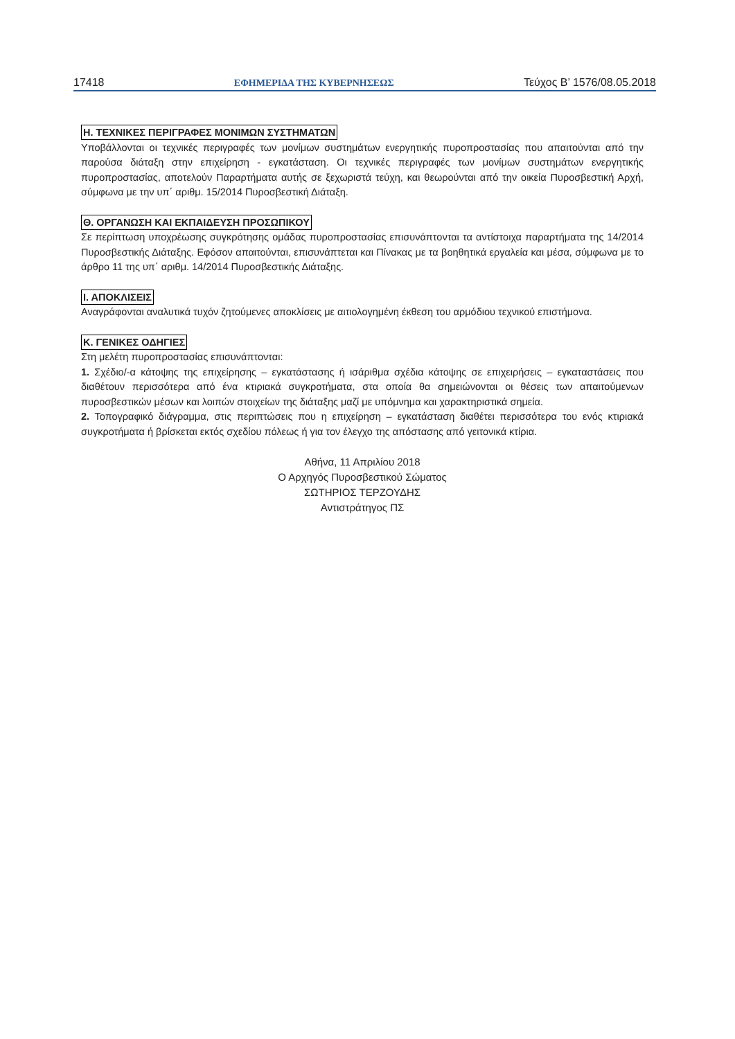17418 ΕΦΗΜΕΡΙΔΑ ΤΗΣ ΚΥΒΕΡΝΗΣΕΩΣ Τεύχος B’ 1576/08.05.2018
Η. ΤΕΧΝΙΚΕΣ ΠΕΡΙΓΡΑΦΕΣ ΜΟΝΙΜΩΝ ΣΥΣΤΗΜΑΤΩΝ
Υποβάλλονται οι τεχνικές περιγραφές των μονίμων συστημάτων ενεργητικής πυροπροστασίας που απαιτούνται από την παρούσα διάταξη στην επιχείρηση - εγκατάσταση. Οι τεχνικές περιγραφές των μονίμων συστημάτων ενεργητικής πυροπροστασίας, αποτελούν Παραρτήματα αυτής σε ξεχωριστά τεύχη, και θεωρούνται από την οικεία Πυροσβεστική Αρχή, σύμφωνα με την υπ΄ αριθμ. 15/2014 Πυροσβεστική Διάταξη.
Θ. ΟΡΓΑΝΩΣΗ ΚΑΙ ΕΚΠΑΙΔΕΥΣΗ ΠΡΟΣΩΠΙΚΟΥ
Σε περίπτωση υποχρέωσης συγκρότησης ομάδας πυροπροστασίας επισυνάπτονται τα αντίστοιχα παραρτήματα της 14/2014 Πυροσβεστικής Διάταξης. Εφόσον απαιτούνται, επισυνάπτεται και Πίνακας με τα βοηθητικά εργαλεία και μέσα, σύμφωνα με το άρθρο 11 της υπ΄ αριθμ. 14/2014 Πυροσβεστικής Διάταξης.
Ι. ΑΠΟΚΛΙΣΕΙΣ
Αναγράφονται αναλυτικά τυχόν ζητούμενες αποκλίσεις με αιτιολογημένη έκθεση του αρμόδιου τεχνικού επιστήμονα.
Κ. ΓΕΝΙΚΕΣ ΟΔΗΓΙΕΣ
Στη μελέτη πυροπροστασίας επισυνάπτονται:
1. Σχέδιο/-α κάτοψης της επιχείρησης – εγκατάστασης ή ισάριθμα σχέδια κάτοψης σε επιχειρήσεις – εγκαταστάσεις που διαθέτουν περισσότερα από ένα κτιριακά συγκροτήματα, στα οποία θα σημειώνονται οι θέσεις των απαιτούμενων πυροσβεστικών μέσων και λοιπών στοιχείων της διάταξης μαζί με υπόμνημα και χαρακτηριστικά σημεία.
2. Τοπογραφικό διάγραμμα, στις περιπτώσεις που η επιχείρηση – εγκατάσταση διαθέτει περισσότερα του ενός κτιριακά συγκροτήματα ή βρίσκεται εκτός σχεδίου πόλεως ή για τον έλεγχο της απόστασης από γειτονικά κτίρια.
Αθήνα, 11 Απριλίου 2018
Ο Αρχηγός Πυροσβεστικού Σώματος
ΣΩΤΗΡΙΟΣ ΤΕΡΖΟΥΔΗΣ
Αντιστράτηγος ΠΣ